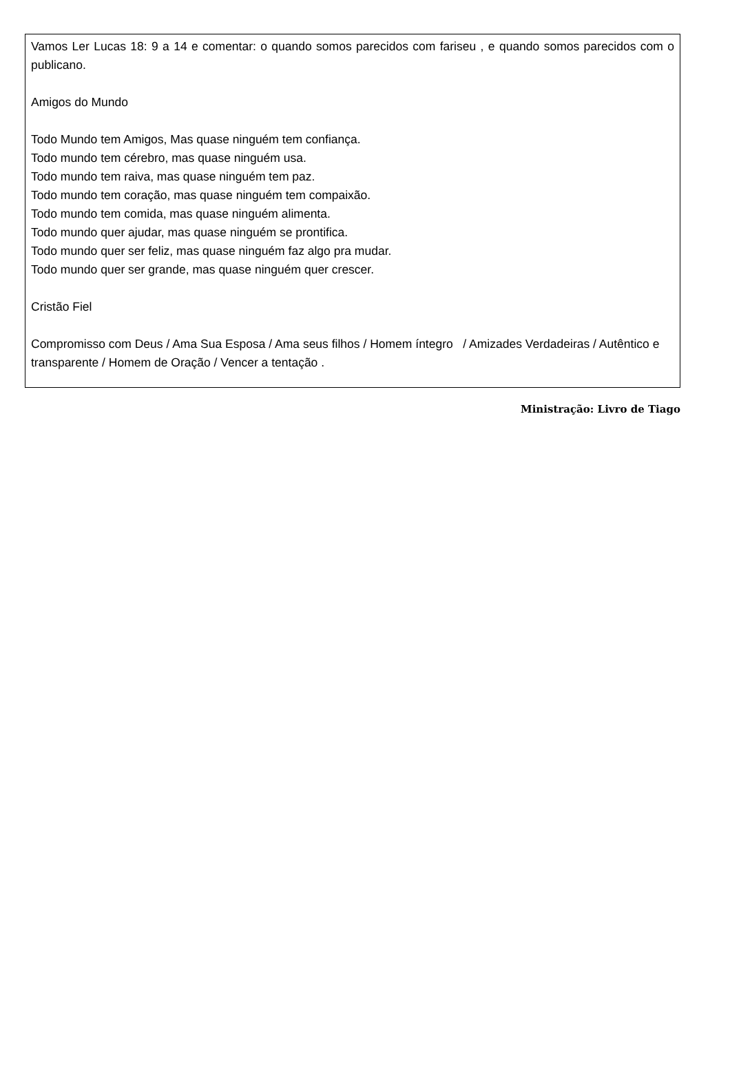Vamos Ler Lucas 18: 9 a 14 e comentar: o quando somos parecidos com fariseu , e quando somos parecidos com o publicano.
Amigos do Mundo
Todo Mundo tem Amigos, Mas quase ninguém tem confiança.
Todo mundo tem cérebro, mas quase ninguém usa.
Todo mundo tem raiva, mas quase ninguém tem paz.
Todo mundo tem coração, mas quase ninguém tem compaixão.
Todo mundo tem comida, mas quase ninguém alimenta.
Todo mundo quer ajudar, mas quase ninguém se prontifica.
Todo mundo quer ser feliz, mas quase ninguém faz algo pra mudar.
Todo mundo quer ser grande, mas quase ninguém quer crescer.
Cristão Fiel
Compromisso com Deus / Ama Sua Esposa / Ama seus filhos / Homem íntegro / Amizades Verdadeiras / Autêntico e transparente / Homem de Oração / Vencer a tentação .
Ministração: Livro de Tiago